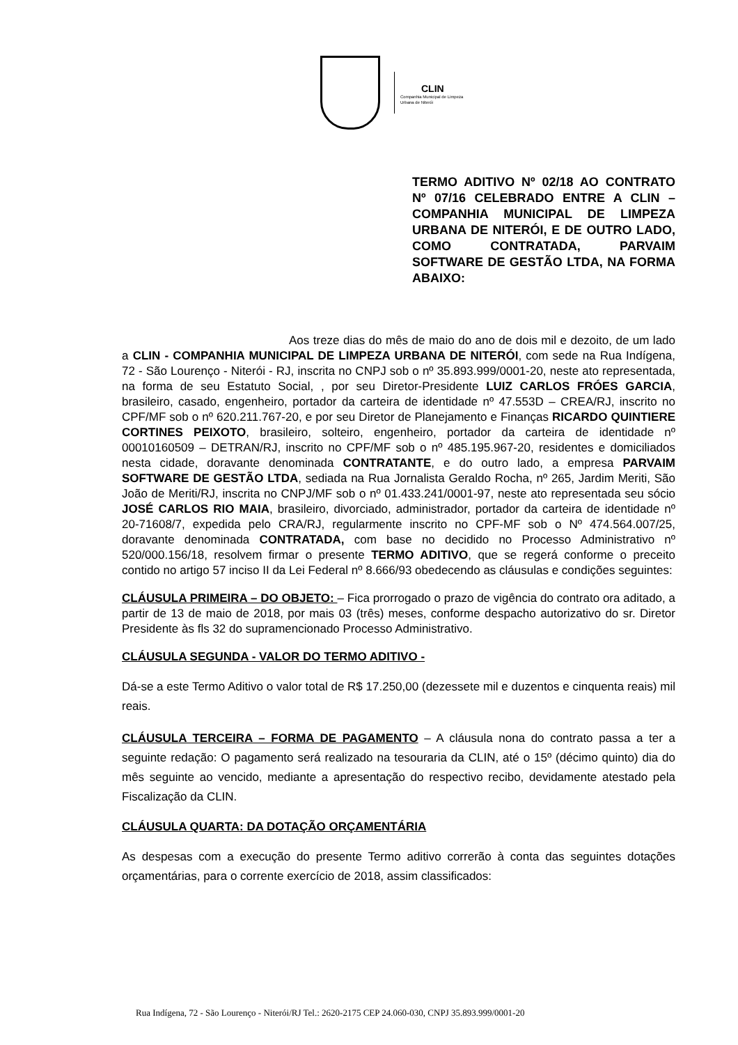CLIN
Companhia Municipal de Limpeza
Urbana de Niterói
TERMO ADITIVO Nº 02/18 AO CONTRATO Nº 07/16 CELEBRADO ENTRE A CLIN – COMPANHIA MUNICIPAL DE LIMPEZA URBANA DE NITERÓI, E DE OUTRO LADO, COMO CONTRATADA, PARVAIM SOFTWARE DE GESTÃO LTDA, NA FORMA ABAIXO:
Aos treze dias do mês de maio do ano de dois mil e dezoito, de um lado a CLIN - COMPANHIA MUNICIPAL DE LIMPEZA URBANA DE NITERÓI, com sede na Rua Indígena, 72 - São Lourenço - Niterói - RJ, inscrita no CNPJ sob o nº 35.893.999/0001-20, neste ato representada, na forma de seu Estatuto Social, , por seu Diretor-Presidente LUIZ CARLOS FRÓES GARCIA, brasileiro, casado, engenheiro, portador da carteira de identidade nº 47.553D – CREA/RJ, inscrito no CPF/MF sob o nº 620.211.767-20, e por seu Diretor de Planejamento e Finanças RICARDO QUINTIERE CORTINES PEIXOTO, brasileiro, solteiro, engenheiro, portador da carteira de identidade nº 00010160509 – DETRAN/RJ, inscrito no CPF/MF sob o nº 485.195.967-20, residentes e domiciliados nesta cidade, doravante denominada CONTRATANTE, e do outro lado, a empresa PARVAIM SOFTWARE DE GESTÃO LTDA, sediada na Rua Jornalista Geraldo Rocha, nº 265, Jardim Meriti, São João de Meriti/RJ, inscrita no CNPJ/MF sob o nº 01.433.241/0001-97, neste ato representada seu sócio JOSÉ CARLOS RIO MAIA, brasileiro, divorciado, administrador, portador da carteira de identidade nº 20-71608/7, expedida pelo CRA/RJ, regularmente inscrito no CPF-MF sob o Nº 474.564.007/25, doravante denominada CONTRATADA, com base no decidido no Processo Administrativo nº 520/000.156/18, resolvem firmar o presente TERMO ADITIVO, que se regerá conforme o preceito contido no artigo 57 inciso II da Lei Federal nº 8.666/93 obedecendo as cláusulas e condições seguintes:
CLÁUSULA PRIMEIRA – DO OBJETO: – Fica prorrogado o prazo de vigência do contrato ora aditado, a partir de 13 de maio de 2018, por mais 03 (três) meses, conforme despacho autorizativo do sr. Diretor Presidente às fls 32 do supramencionado Processo Administrativo.
CLÁUSULA SEGUNDA - VALOR DO TERMO ADITIVO -
Dá-se a este Termo Aditivo o valor total de R$ 17.250,00 (dezessete mil e duzentos e cinquenta reais) mil reais.
CLÁUSULA TERCEIRA – FORMA DE PAGAMENTO – A cláusula nona do contrato passa a ter a seguinte redação: O pagamento será realizado na tesouraria da CLIN, até o 15º (décimo quinto) dia do mês seguinte ao vencido, mediante a apresentação do respectivo recibo, devidamente atestado pela Fiscalização da CLIN.
CLÁUSULA QUARTA: DA DOTAÇÃO ORÇAMENTÁRIA
As despesas com a execução do presente Termo aditivo correrão à conta das seguintes dotações orçamentárias, para o corrente exercício de 2018, assim classificados:
Rua Indígena, 72 - São Lourenço - Niterói/RJ Tel.: 2620-2175 CEP 24.060-030, CNPJ 35.893.999/0001-20